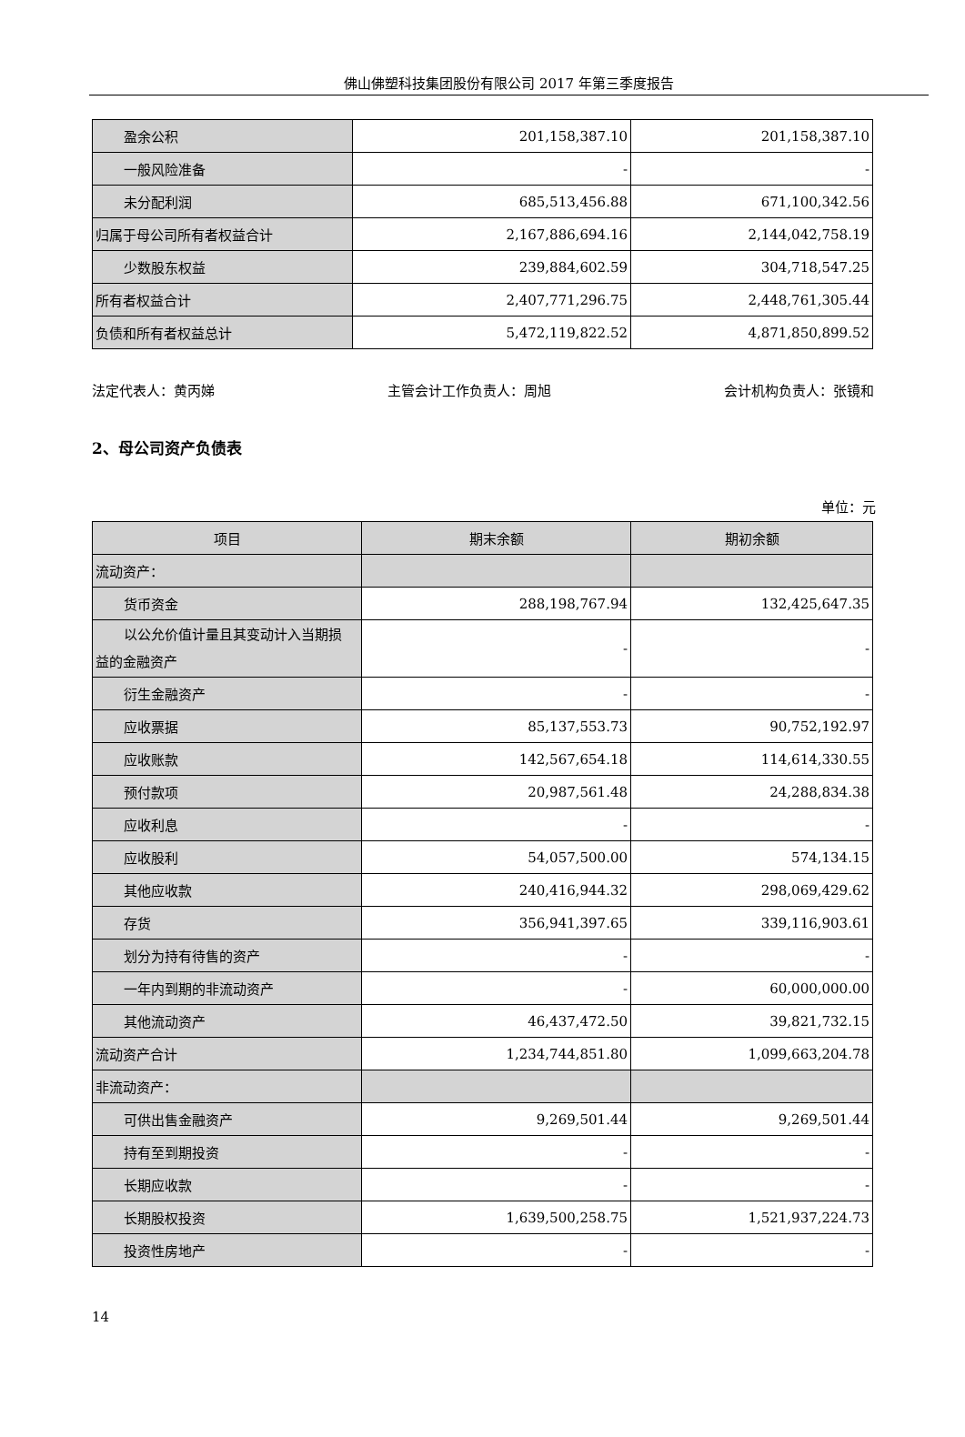佛山佛塑科技集团股份有限公司 2017 年第三季度报告
| 盈余公积 | 201,158,387.10 | 201,158,387.10 |
| 一般风险准备 | - | - |
| 未分配利润 | 685,513,456.88 | 671,100,342.56 |
| 归属于母公司所有者权益合计 | 2,167,886,694.16 | 2,144,042,758.19 |
| 少数股东权益 | 239,884,602.59 | 304,718,547.25 |
| 所有者权益合计 | 2,407,771,296.75 | 2,448,761,305.44 |
| 负债和所有者权益总计 | 5,472,119,822.52 | 4,871,850,899.52 |
法定代表人：黄丙娣 主管会计工作负责人：周旭 会计机构负责人：张镜和
2、母公司资产负债表
单位：元
| 项目 | 期末余额 | 期初余额 |
| --- | --- | --- |
| 流动资产： | | |
| 货币资金 | 288,198,767.94 | 132,425,647.35 |
| 以公允价值计量且其变动计入当期损 益的金融资产 | - | - |
| 衍生金融资产 | - | - |
| 应收票据 | 85,137,553.73 | 90,752,192.97 |
| 应收账款 | 142,567,654.18 | 114,614,330.55 |
| 预付款项 | 20,987,561.48 | 24,288,834.38 |
| 应收利息 | - | - |
| 应收股利 | 54,057,500.00 | 574,134.15 |
| 其他应收款 | 240,416,944.32 | 298,069,429.62 |
| 存货 | 356,941,397.65 | 339,116,903.61 |
| 划分为持有待售的资产 | - | - |
| 一年内到期的非流动资产 | - | 60,000,000.00 |
| 其他流动资产 | 46,437,472.50 | 39,821,732.15 |
| 流动资产合计 | 1,234,744,851.80 | 1,099,663,204.78 |
| 非流动资产： | | |
| 可供出售金融资产 | 9,269,501.44 | 9,269,501.44 |
| 持有至到期投资 | - | - |
| 长期应收款 | - | - |
| 长期股权投资 | 1,639,500,258.75 | 1,521,937,224.73 |
| 投资性房地产 | - | - |
14